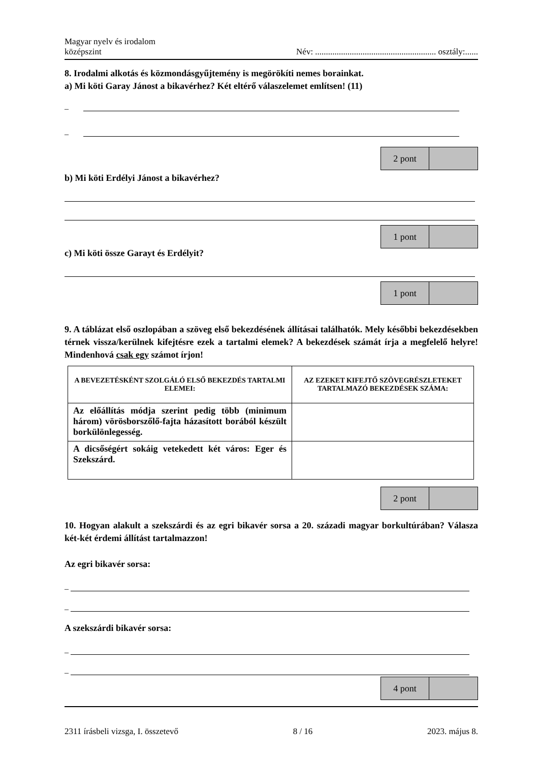Magyar nyelv és irodalom
középszint
Név: ........................................................ osztály:......
8. Irodalmi alkotás és közmondásgyűjtemény is megörökíti nemes borainkat.
a) Mi köti Garay Jánost a bikavérhez? Két eltérő válaszelemet említsen! (11)
–
–
2 pont
b) Mi köti Erdélyi Jánost a bikavérhez?
1 pont
c) Mi köti össze Garayt és Erdélyit?
1 pont
9. A táblázat első oszlopában a szöveg első bekezdésének állításai találhatók. Mely későbbi bekezdésekben térnek vissza/kerülnek kifejtésre ezek a tartalmi elemek? A bekezdések számát írja a megfelelő helyre! Mindenhová csak egy számot írjon!
| A BEVEZETÉSKÉNT SZOLGÁLÓ ELSŐ BEKEZDÉS TARTALMI ELEMEI: | AZ EZEKET KIFEJTŐ SZÖVEGRÉSZLETEKET TARTALMAZÓ BEKEZDÉSEK SZÁMA: |
| --- | --- |
| Az előállítás módja szerint pedig több (minimum három) vörösborszőlő-fajta házasított borából készült borkülönlegesség. | |
| A dicsőségért sokáig vetekedett két város: Eger és Szekszárd. | |
2 pont
10. Hogyan alakult a szekszárdi és az egri bikavér sorsa a 20. századi magyar borkultúrában? Válasza két-két érdemi állítást tartalmazzon!
Az egri bikavér sorsa:
–
–
A szekszárdi bikavér sorsa:
–
–
4 pont
2311 írásbeli vizsga, I. összetevő 8 / 16 2023. május 8.